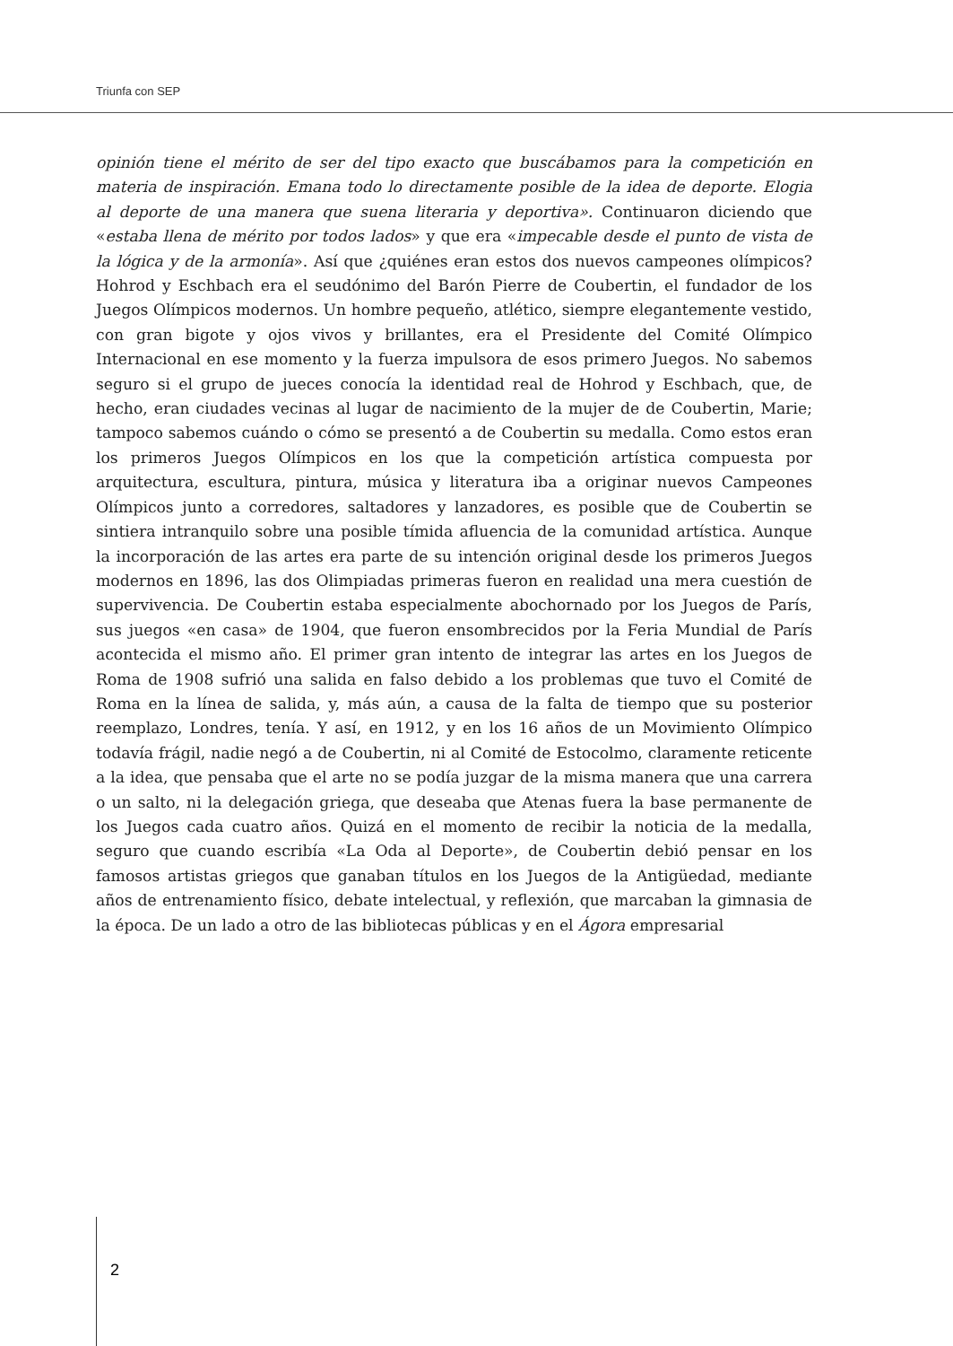Triunfa con SEP
opinión tiene el mérito de ser del tipo exacto que buscábamos para la competición en materia de inspiración. Emana todo lo directamente posible de la idea de deporte. Elogia al deporte de una manera que suena literaria y deportiva». Continuaron diciendo que «estaba llena de mérito por todos lados» y que era «impecable desde el punto de vista de la lógica y de la armonía». Así que ¿quiénes eran estos dos nuevos campeones olímpicos? Hohrod y Eschbach era el seudónimo del Barón Pierre de Coubertin, el fundador de los Juegos Olímpicos modernos. Un hombre pequeño, atlético, siempre elegantemente vestido, con gran bigote y ojos vivos y brillantes, era el Presidente del Comité Olímpico Internacional en ese momento y la fuerza impulsora de esos primero Juegos. No sabemos seguro si el grupo de jueces conocía la identidad real de Hohrod y Eschbach, que, de hecho, eran ciudades vecinas al lugar de nacimiento de la mujer de de Coubertin, Marie; tampoco sabemos cuándo o cómo se presentó a de Coubertin su medalla. Como estos eran los primeros Juegos Olímpicos en los que la competición artística compuesta por arquitectura, escultura, pintura, música y literatura iba a originar nuevos Campeones Olímpicos junto a corredores, saltadores y lanzadores, es posible que de Coubertin se sintiera intranquilo sobre una posible tímida afluencia de la comunidad artística. Aunque la incorporación de las artes era parte de su intención original desde los primeros Juegos modernos en 1896, las dos Olimpiadas primeras fueron en realidad una mera cuestión de supervivencia. De Coubertin estaba especialmente abochornado por los Juegos de París, sus juegos «en casa» de 1904, que fueron ensombrecidos por la Feria Mundial de París acontecida el mismo año. El primer gran intento de integrar las artes en los Juegos de Roma de 1908 sufrió una salida en falso debido a los problemas que tuvo el Comité de Roma en la línea de salida, y, más aún, a causa de la falta de tiempo que su posterior reemplazo, Londres, tenía. Y así, en 1912, y en los 16 años de un Movimiento Olímpico todavía frágil, nadie negó a de Coubertin, ni al Comité de Estocolmo, claramente reticente a la idea, que pensaba que el arte no se podía juzgar de la misma manera que una carrera o un salto, ni la delegación griega, que deseaba que Atenas fuera la base permanente de los Juegos cada cuatro años. Quizá en el momento de recibir la noticia de la medalla, seguro que cuando escribía «La Oda al Deporte», de Coubertin debió pensar en los famosos artistas griegos que ganaban títulos en los Juegos de la Antigüedad, mediante años de entrenamiento físico, debate intelectual, y reflexión, que marcaban la gimnasia de la época. De un lado a otro de las bibliotecas públicas y en el Ágora empresarial
2